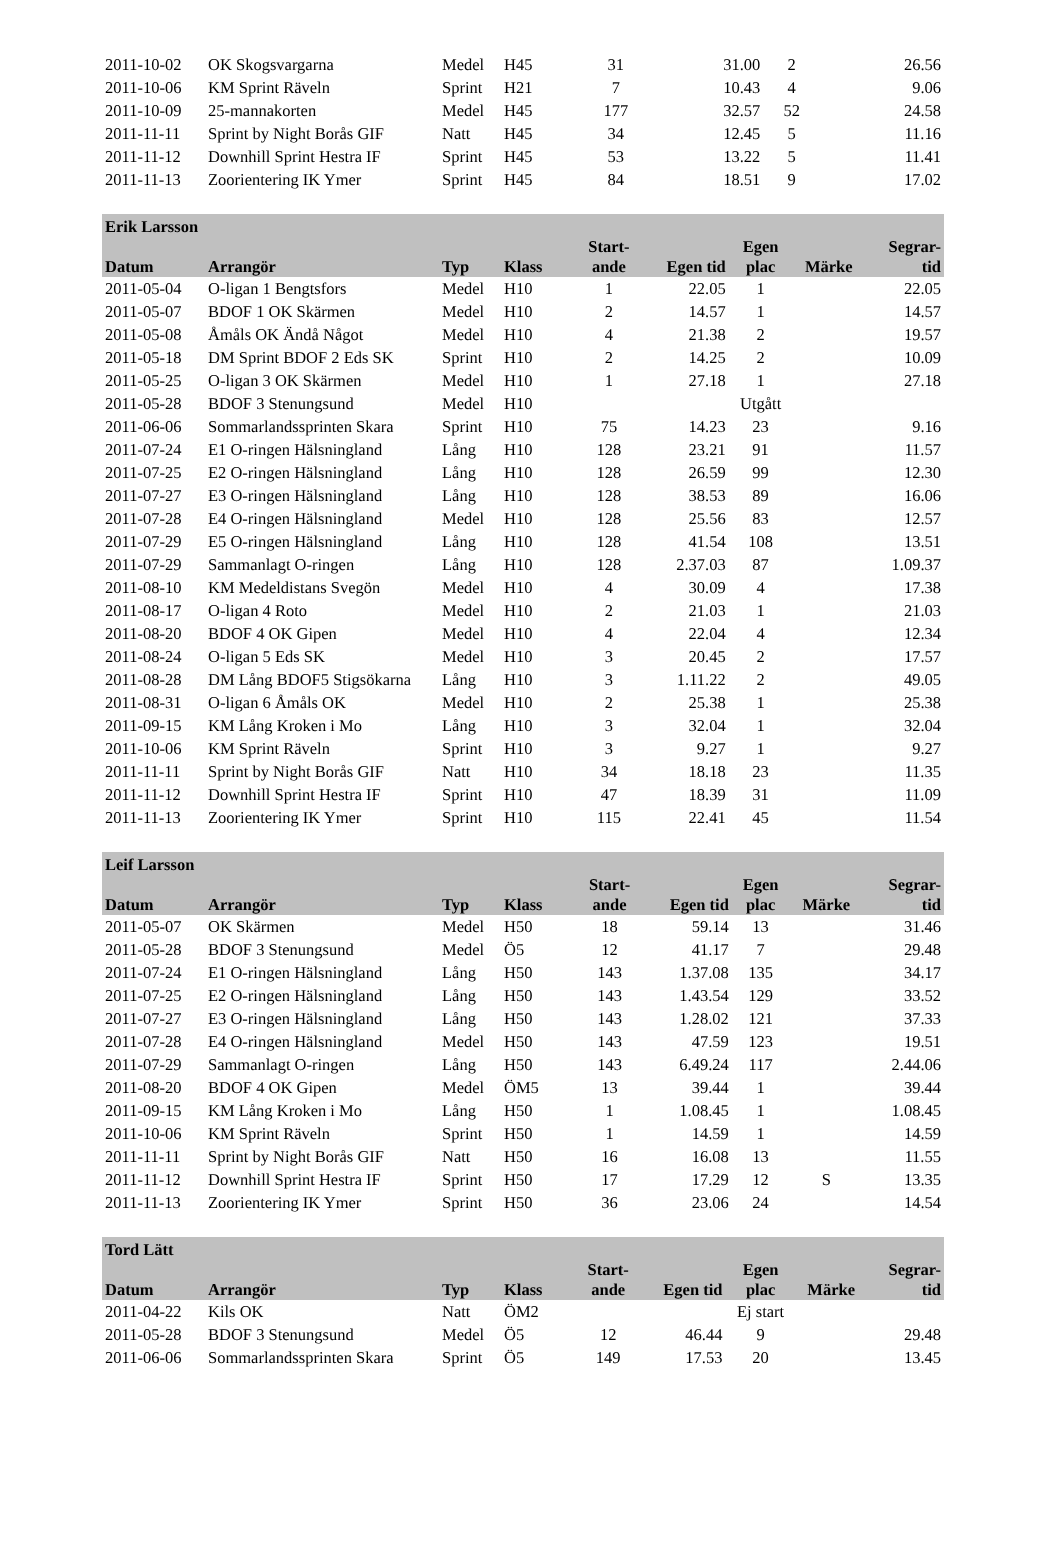| 2011-10-02 | OK Skogsvargarna | Medel | H45 | 31 | 31.00 | 2 | | 26.56 |
| 2011-10-06 | KM Sprint Räveln | Sprint | H21 | 7 | 10.43 | 4 | | 9.06 |
| 2011-10-09 | 25-mannakorten | Medel | H45 | 177 | 32.57 | 52 | | 24.58 |
| 2011-11-11 | Sprint by Night Borås GIF | Natt | H45 | 34 | 12.45 | 5 | | 11.16 |
| 2011-11-12 | Downhill Sprint Hestra IF | Sprint | H45 | 53 | 13.22 | 5 | | 11.41 |
| 2011-11-13 | Zoorientering IK Ymer | Sprint | H45 | 84 | 18.51 | 9 | | 17.02 |
| Erik Larsson | | | | | | | | |
| --- | --- | --- | --- | --- | --- | --- | --- | --- |
| Datum | Arrangör | Typ | Klass | Start- ande | Egen tid | Egen plac | Märke | Segrar- tid |
| 2011-05-04 | O-ligan 1 Bengtsfors | Medel | H10 | 1 | 22.05 | 1 | | 22.05 |
| 2011-05-07 | BDOF 1 OK Skärmen | Medel | H10 | 2 | 14.57 | 1 | | 14.57 |
| 2011-05-08 | Åmåls OK Ändå Något | Medel | H10 | 4 | 21.38 | 2 | | 19.57 |
| 2011-05-18 | DM Sprint BDOF 2 Eds SK | Sprint | H10 | 2 | 14.25 | 2 | | 10.09 |
| 2011-05-25 | O-ligan 3 OK Skärmen | Medel | H10 | 1 | 27.18 | 1 | | 27.18 |
| 2011-05-28 | BDOF 3 Stenungsund | Medel | H10 | | | Utgått | | |
| 2011-06-06 | Sommarlandssprinten Skara | Sprint | H10 | 75 | 14.23 | 23 | | 9.16 |
| 2011-07-24 | E1 O-ringen Hälsningland | Lång | H10 | 128 | 23.21 | 91 | | 11.57 |
| 2011-07-25 | E2 O-ringen Hälsningland | Lång | H10 | 128 | 26.59 | 99 | | 12.30 |
| 2011-07-27 | E3 O-ringen Hälsningland | Lång | H10 | 128 | 38.53 | 89 | | 16.06 |
| 2011-07-28 | E4 O-ringen Hälsningland | Medel | H10 | 128 | 25.56 | 83 | | 12.57 |
| 2011-07-29 | E5 O-ringen Hälsningland | Lång | H10 | 128 | 41.54 | 108 | | 13.51 |
| 2011-07-29 | Sammanlagt O-ringen | Lång | H10 | 128 | 2.37.03 | 87 | | 1.09.37 |
| 2011-08-10 | KM Medeldistans Svegön | Medel | H10 | 4 | 30.09 | 4 | | 17.38 |
| 2011-08-17 | O-ligan 4 Roto | Medel | H10 | 2 | 21.03 | 1 | | 21.03 |
| 2011-08-20 | BDOF 4 OK Gipen | Medel | H10 | 4 | 22.04 | 4 | | 12.34 |
| 2011-08-24 | O-ligan 5 Eds SK | Medel | H10 | 3 | 20.45 | 2 | | 17.57 |
| 2011-08-28 | DM Lång BDOF5 Stigsökarna | Lång | H10 | 3 | 1.11.22 | 2 | | 49.05 |
| 2011-08-31 | O-ligan 6 Åmåls OK | Medel | H10 | 2 | 25.38 | 1 | | 25.38 |
| 2011-09-15 | KM Lång Kroken i Mo | Lång | H10 | 3 | 32.04 | 1 | | 32.04 |
| 2011-10-06 | KM Sprint Räveln | Sprint | H10 | 3 | 9.27 | 1 | | 9.27 |
| 2011-11-11 | Sprint by Night Borås GIF | Natt | H10 | 34 | 18.18 | 23 | | 11.35 |
| 2011-11-12 | Downhill Sprint Hestra IF | Sprint | H10 | 47 | 18.39 | 31 | | 11.09 |
| 2011-11-13 | Zoorientering IK Ymer | Sprint | H10 | 115 | 22.41 | 45 | | 11.54 |
| Leif Larsson | | | | | | | | |
| --- | --- | --- | --- | --- | --- | --- | --- | --- |
| Datum | Arrangör | Typ | Klass | Start- ande | Egen tid | Egen plac | Märke | Segrar- tid |
| 2011-05-07 | OK Skärmen | Medel | H50 | 18 | 59.14 | 13 | | 31.46 |
| 2011-05-28 | BDOF 3 Stenungsund | Medel | Ö5 | 12 | 41.17 | 7 | | 29.48 |
| 2011-07-24 | E1 O-ringen Hälsningland | Lång | H50 | 143 | 1.37.08 | 135 | | 34.17 |
| 2011-07-25 | E2 O-ringen Hälsningland | Lång | H50 | 143 | 1.43.54 | 129 | | 33.52 |
| 2011-07-27 | E3 O-ringen Hälsningland | Lång | H50 | 143 | 1.28.02 | 121 | | 37.33 |
| 2011-07-28 | E4 O-ringen Hälsningland | Medel | H50 | 143 | 47.59 | 123 | | 19.51 |
| 2011-07-29 | Sammanlagt O-ringen | Lång | H50 | 143 | 6.49.24 | 117 | | 2.44.06 |
| 2011-08-20 | BDOF 4 OK Gipen | Medel | ÖM5 | 13 | 39.44 | 1 | | 39.44 |
| 2011-09-15 | KM Lång Kroken i Mo | Lång | H50 | 1 | 1.08.45 | 1 | | 1.08.45 |
| 2011-10-06 | KM Sprint Räveln | Sprint | H50 | 1 | 14.59 | 1 | | 14.59 |
| 2011-11-11 | Sprint by Night Borås GIF | Natt | H50 | 16 | 16.08 | 13 | | 11.55 |
| 2011-11-12 | Downhill Sprint Hestra IF | Sprint | H50 | 17 | 17.29 | 12 | S | 13.35 |
| 2011-11-13 | Zoorientering IK Ymer | Sprint | H50 | 36 | 23.06 | 24 | | 14.54 |
| Tord Lätt | | | | | | | | |
| --- | --- | --- | --- | --- | --- | --- | --- | --- |
| Datum | Arrangör | Typ | Klass | Start- ande | Egen tid | Egen plac | Märke | Segrar- tid |
| 2011-04-22 | Kils OK | Natt | ÖM2 | | | Ej start | | |
| 2011-05-28 | BDOF 3 Stenungsund | Medel | Ö5 | 12 | 46.44 | 9 | | 29.48 |
| 2011-06-06 | Sommarlandssprinten Skara | Sprint | Ö5 | 149 | 17.53 | 20 | | 13.45 |